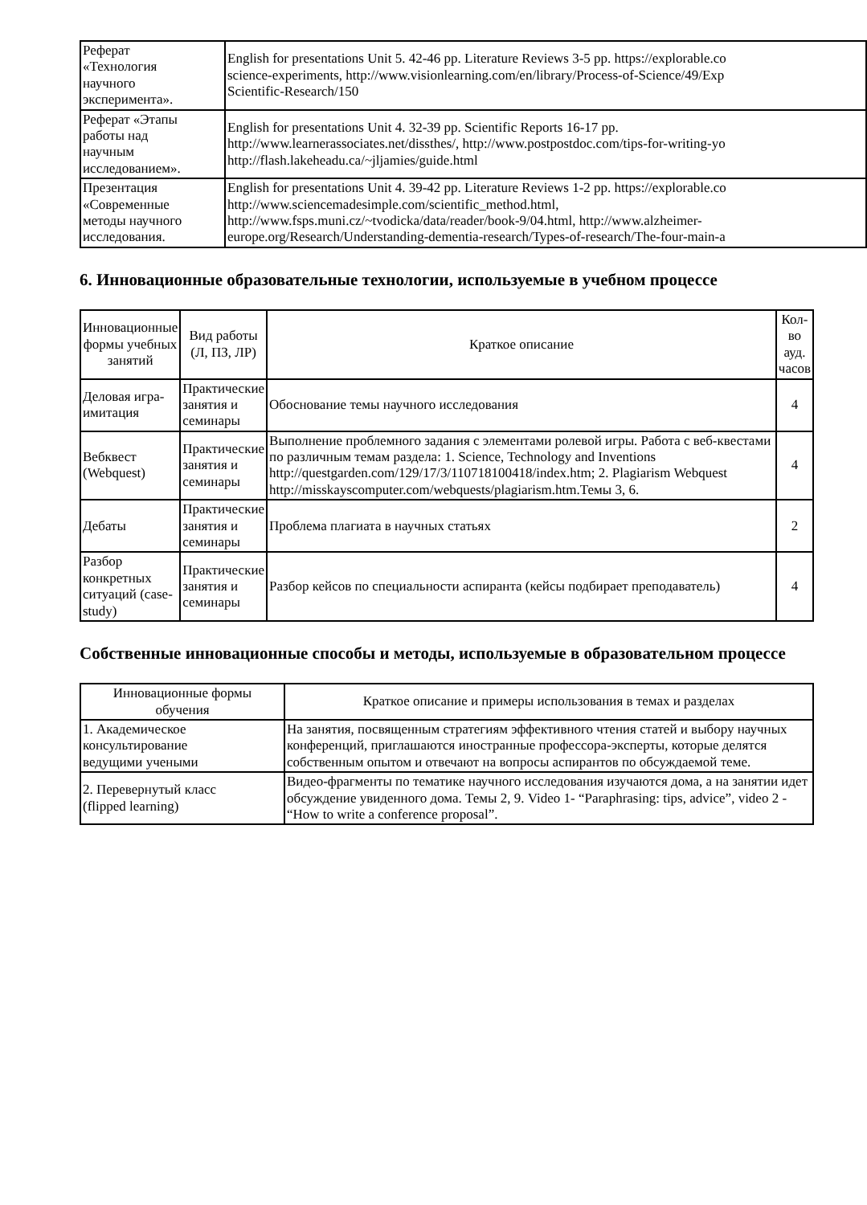| Реферат «Технология научного эксперимента». | English for presentations Unit 5. 42-46 pp. Literature Reviews 3-5 pp. https://explorable.co science-experiments, http://www.visionlearning.com/en/library/Process-of-Science/49/Exp Scientific-Research/150 |
| Реферат «Этапы работы над научным исследованием». | English for presentations Unit 4. 32-39 pp. Scientific Reports 16-17 pp. http://www.learnerassociates.net/dissthes/, http://www.postpostdoc.com/tips-for-writing-yo http://flash.lakeheadu.ca/~jljamies/guide.html |
| Презентация «Современные методы научного исследования. | English for presentations Unit 4. 39-42 pp. Literature Reviews 1-2 pp. https://explorable.co http://www.sciencemadesimple.com/scientific_method.html, http://www.fsps.muni.cz/~tvodicka/data/reader/book-9/04.html, http://www.alzheimer- europe.org/Research/Understanding-dementia-research/Types-of-research/The-four-main-a |
6. Инновационные образовательные технологии, используемые в учебном процессе
| Инновационные формы учебных занятий | Вид работы (Л, ПЗ, ЛР) | Краткое описание | Кол- во ауд. часов |
| --- | --- | --- | --- |
| Деловая игра- имитация | Практические занятия и семинары | Обоснование темы научного исследования | 4 |
| Вебквест (Webquest) | Практические занятия и семинары | Выполнение проблемного задания с элементами ролевой игры. Работа с веб-квестами по различным темам раздела: 1. Science, Technology and Inventions http://questgarden.com/129/17/3/110718100418/index.htm; 2. Plagiarism Webquest http://misskayscomputer.com/webquests/plagiarism.htm.Темы 3, 6. | 4 |
| Дебаты | Практические занятия и семинары | Проблема плагиата в научных статьях | 2 |
| Разбор конкретных ситуаций (case- study) | Практические занятия и семинары | Разбор кейсов по специальности аспиранта (кейсы подбирает преподаватель) | 4 |
Собственные инновационные способы и методы, используемые в образовательном процессе
| Инновационные формы обучения | Краткое описание и примеры использования в темах и разделах |
| --- | --- |
| 1. Академическое консультирование ведущими учеными | На занятия, посвященным стратегиям эффективного чтения статей и выбору научных конференций, приглашаются иностранные профессора-эксперты, которые делятся собственным опытом и отвечают на вопросы аспирантов по обсуждаемой теме. |
| 2. Перевернутый класс (flipped learning) | Видео-фрагменты по тематике научного исследования изучаются дома, а на занятии идет обсуждение увиденного дома. Темы 2, 9. Video 1- “Paraphrasing: tips, advice”, video 2 - “How to write a conference proposal”. |